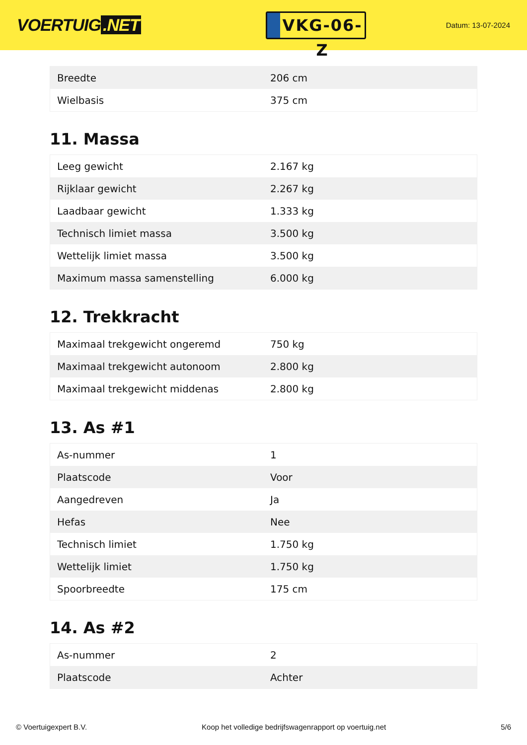VOERTUIG.NET
VKG-06-Z
Datum: 13-07-2024
| Breedte | 206 cm |
| Wielbasis | 375 cm |
11. Massa
| Leeg gewicht | 2.167 kg |
| Rijklaar gewicht | 2.267 kg |
| Laadbaar gewicht | 1.333 kg |
| Technisch limiet massa | 3.500 kg |
| Wettelijk limiet massa | 3.500 kg |
| Maximum massa samenstelling | 6.000 kg |
12. Trekkracht
| Maximaal trekgewicht ongeremd | 750 kg |
| Maximaal trekgewicht autonoom | 2.800 kg |
| Maximaal trekgewicht middenas | 2.800 kg |
13. As #1
| As-nummer | 1 |
| Plaatscode | Voor |
| Aangedreven | Ja |
| Hefas | Nee |
| Technisch limiet | 1.750 kg |
| Wettelijk limiet | 1.750 kg |
| Spoorbreedte | 175 cm |
14. As #2
| As-nummer | 2 |
| Plaatscode | Achter |
© Voertuigexpert B.V. Koop het volledige bedrijfswagenrapport op voertuig.net 5/6